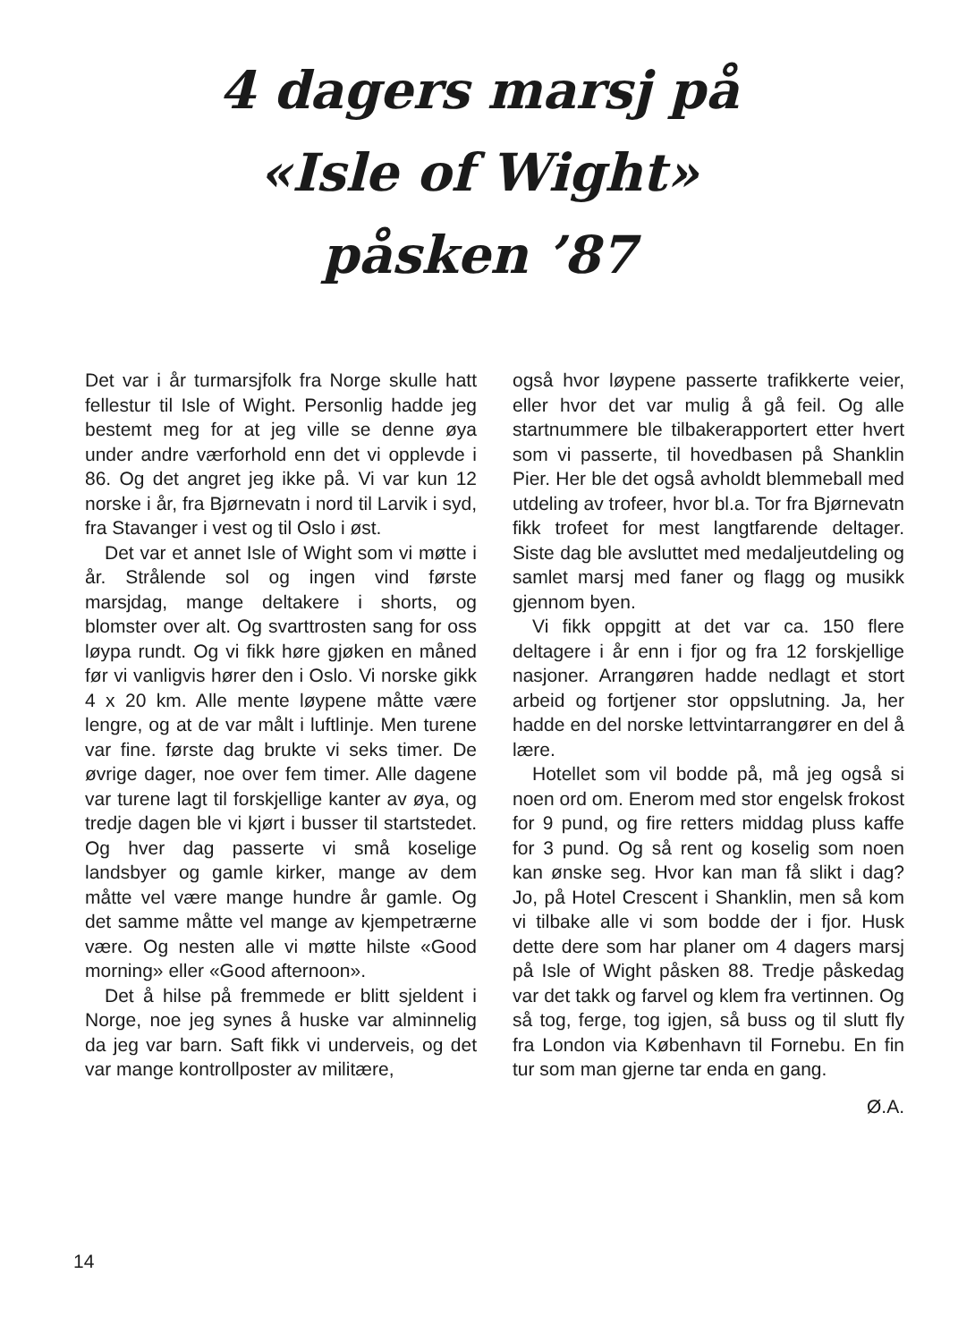4 dagers marsj på
«Isle of Wight»
påsken ’87
Det var i år turmarsjfolk fra Norge skulle hatt fellestur til Isle of Wight. Personlig hadde jeg bestemt meg for at jeg ville se denne øya under andre værforhold enn det vi opplevde i 86. Og det angret jeg ikke på. Vi var kun 12 norske i år, fra Bjørnevatn i nord til Larvik i syd, fra Stavanger i vest og til Oslo i øst.
Det var et annet Isle of Wight som vi møtte i år. Strålende sol og ingen vind første marsjdag, mange deltakere i shorts, og blomster over alt. Og svarttrosten sang for oss løypa rundt. Og vi fikk høre gjøken en måned før vi vanligvis hører den i Oslo. Vi norske gikk 4 x 20 km. Alle mente løypene måtte være lengre, og at de var målt i luftlinje. Men turene var fine. første dag brukte vi seks timer. De øvrige dager, noe over fem timer. Alle dagene var turene lagt til forskjellige kanter av øya, og tredje dagen ble vi kjørt i busser til startstedet. Og hver dag passerte vi små koselige landsbyer og gamle kirker, mange av dem måtte vel være mange hundre år gamle. Og det samme måtte vel mange av kjempetrærne være. Og nesten alle vi møtte hilste «Good morning» eller «Good afternoon».
Det å hilse på fremmede er blitt sjeldent i Norge, noe jeg synes å huske var alminnelig da jeg var barn. Saft fikk vi underveis, og det var mange kontrollposter av militære,
også hvor løypene passerte trafikkerte veier, eller hvor det var mulig å gå feil. Og alle startnummere ble tilbakerapportert etter hvert som vi passerte, til hovedbasen på Shanklin Pier. Her ble det også avholdt blemmeball med utdeling av trofeer, hvor bl.a. Tor fra Bjørnevatn fikk trofeet for mest langtfarende deltager. Siste dag ble avsluttet med medaljeutdeling og samlet marsj med faner og flagg og musikk gjennom byen.
Vi fikk oppgitt at det var ca. 150 flere deltagere i år enn i fjor og fra 12 forskjellige nasjoner. Arrangøren hadde nedlagt et stort arbeid og fortjener stor oppslutning. Ja, her hadde en del norske lettvintarrangører en del å lære.
Hotellet som vil bodde på, må jeg også si noen ord om. Enerom med stor engelsk frokost for 9 pund, og fire retters middag pluss kaffe for 3 pund. Og så rent og koselig som noen kan ønske seg. Hvor kan man få slikt i dag? Jo, på Hotel Crescent i Shanklin, men så kom vi tilbake alle vi som bodde der i fjor. Husk dette dere som har planer om 4 dagers marsj på Isle of Wight påsken 88. Tredje påskedag var det takk og farvel og klem fra vertinnen. Og så tog, ferge, tog igjen, så buss og til slutt fly fra London via København til Fornebu. En fin tur som man gjerne tar enda en gang.
Ø.A.
14